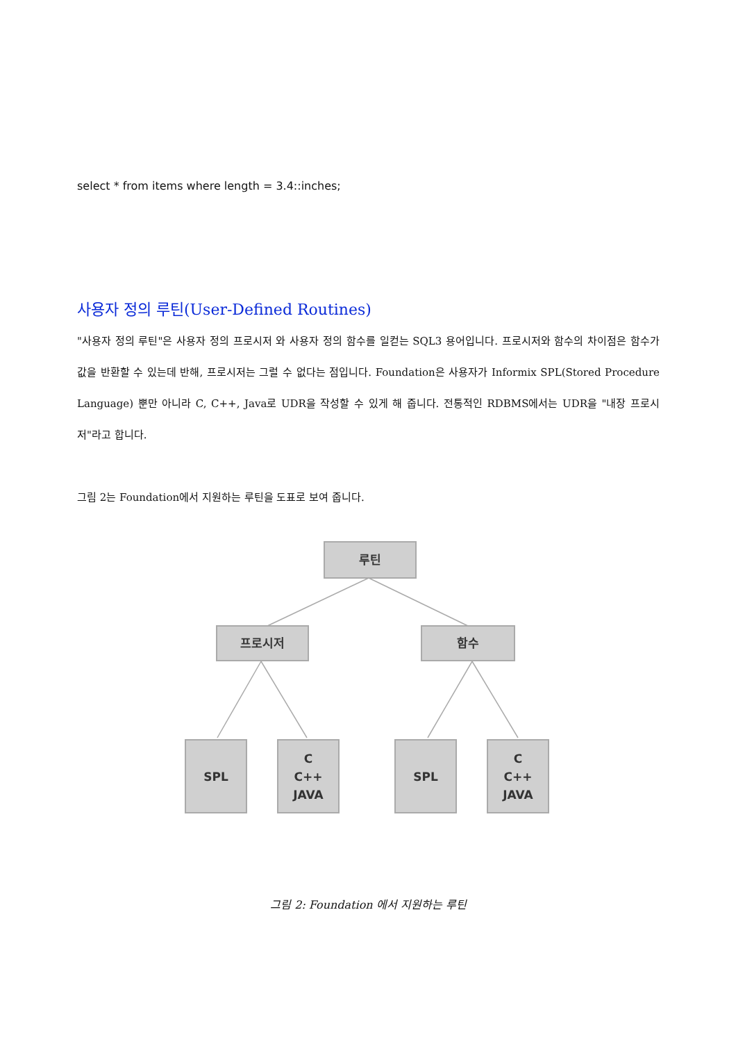select * from items where length = 3.4::inches;
사용자 정의 루틴(User-Defined Routines)
"사용자 정의 루틴"은 사용자 정의 프로시저 와 사용자 정의 함수를 일컫는 SQL3 용어입니다. 프로시저와 함수의 차이점은 함수가 값을 반환할 수 있는데 반해, 프로시저는 그럴 수 없다는 점입니다. Foundation은 사용자가 Informix SPL(Stored Procedure Language) 뿐만 아니라 C, C++, Java로 UDR을 작성할 수 있게 해 줍니다. 전통적인 RDBMS에서는 UDR을 "내장 프로시저"라고 합니다.
그림 2는 Foundation에서 지원하는 루틴을 도표로 보여 줍니다.
루틴
프로시저 함수
SPL
C
C++
JAVA
SPL
C
C++
JAVA
그림 2: Foundation 에서 지원하는 루틴